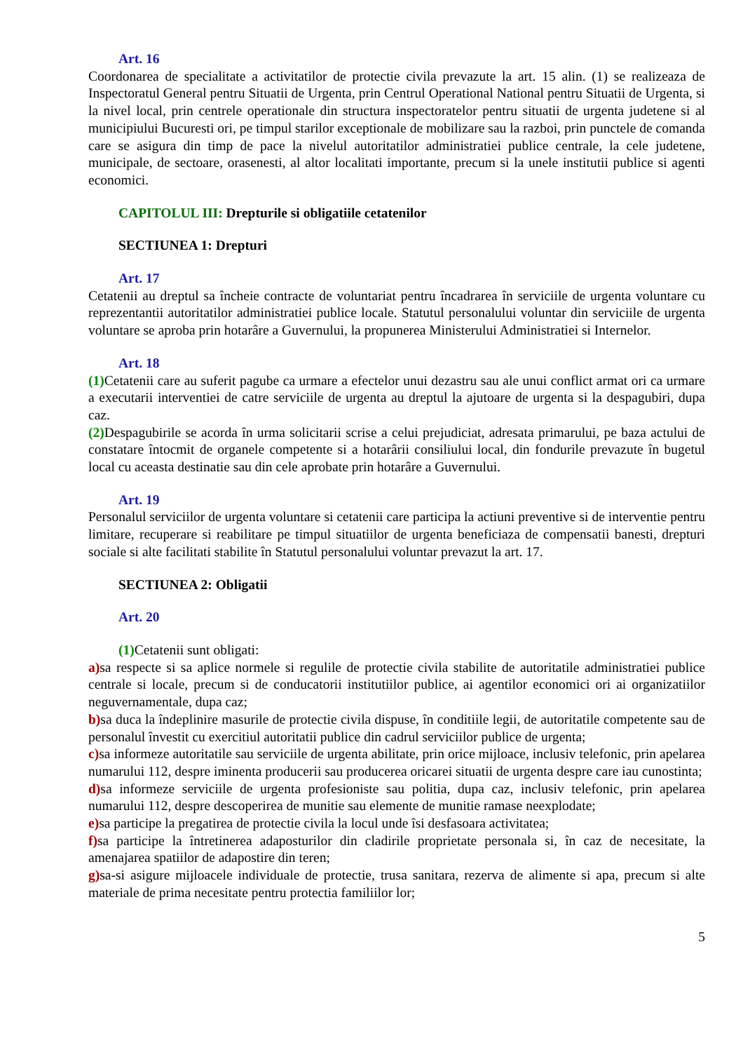Art. 16
Coordonarea de specialitate a activitatilor de protectie civila prevazute la art. 15 alin. (1) se realizeaza de Inspectoratul General pentru Situatii de Urgenta, prin Centrul Operational National pentru Situatii de Urgenta, si la nivel local, prin centrele operationale din structura inspectoratelor pentru situatii de urgenta judetene si al municipiului Bucuresti ori, pe timpul starilor exceptionale de mobilizare sau la razboi, prin punctele de comanda care se asigura din timp de pace la nivelul autoritatilor administratiei publice centrale, la cele judetene, municipale, de sectoare, orasenesti, al altor localitati importante, precum si la unele institutii publice si agenti economici.
CAPITOLUL III: Drepturile si obligatiile cetatenilor
SECTIUNEA 1: Drepturi
Art. 17
Cetatenii au dreptul sa încheie contracte de voluntariat pentru încadrarea în serviciile de urgenta voluntare cu reprezentantii autoritatilor administratiei publice locale. Statutul personalului voluntar din serviciile de urgenta voluntare se aproba prin hotarâre a Guvernului, la propunerea Ministerului Administratiei si Internelor.
Art. 18
(1) Cetatenii care au suferit pagube ca urmare a efectelor unui dezastru sau ale unui conflict armat ori ca urmare a executarii interventiei de catre serviciile de urgenta au dreptul la ajutoare de urgenta si la despagubiri, dupa caz.
(2) Despagubirile se acorda în urma solicitarii scrise a celui prejudiciat, adresata primarului, pe baza actului de constatare întocmit de organele competente si a hotarârii consiliului local, din fondurile prevazute în bugetul local cu aceasta destinatie sau din cele aprobate prin hotarâre a Guvernului.
Art. 19
Personalul serviciilor de urgenta voluntare si cetatenii care participa la actiuni preventive si de interventie pentru limitare, recuperare si reabilitare pe timpul situatiilor de urgenta beneficiaza de compensatii banesti, drepturi sociale si alte facilitati stabilite în Statutul personalului voluntar prevazut la art. 17.
SECTIUNEA 2: Obligatii
Art. 20
(1) Cetatenii sunt obligati:
a) sa respecte si sa aplice normele si regulile de protectie civila stabilite de autoritatile administratiei publice centrale si locale, precum si de conducatorii institutiilor publice, ai agentilor economici ori ai organizatiilor neguvernamentale, dupa caz;
b) sa duca la îndeplinire masurile de protectie civila dispuse, în conditiile legii, de autoritatile competente sau de personalul învestit cu exercitiul autoritatii publice din cadrul serviciilor publice de urgenta;
c) sa informeze autoritatile sau serviciile de urgenta abilitate, prin orice mijloace, inclusiv telefonic, prin apelarea numarului 112, despre iminenta producerii sau producerea oricarei situatii de urgenta despre care iau cunostinta;
d) sa informeze serviciile de urgenta profesioniste sau politia, dupa caz, inclusiv telefonic, prin apelarea numarului 112, despre descoperirea de munitie sau elemente de munitie ramase neexplodate;
e) sa participe la pregatirea de protectie civila la locul unde îsi desfasoara activitatea;
f) sa participe la întretinerea adaposturilor din cladirile proprietate personala si, în caz de necesitate, la amenajarea spatiilor de adapostire din teren;
g) sa-si asigure mijloacele individuale de protectie, trusa sanitara, rezerva de alimente si apa, precum si alte materiale de prima necesitate pentru protectia familiilor lor;
5